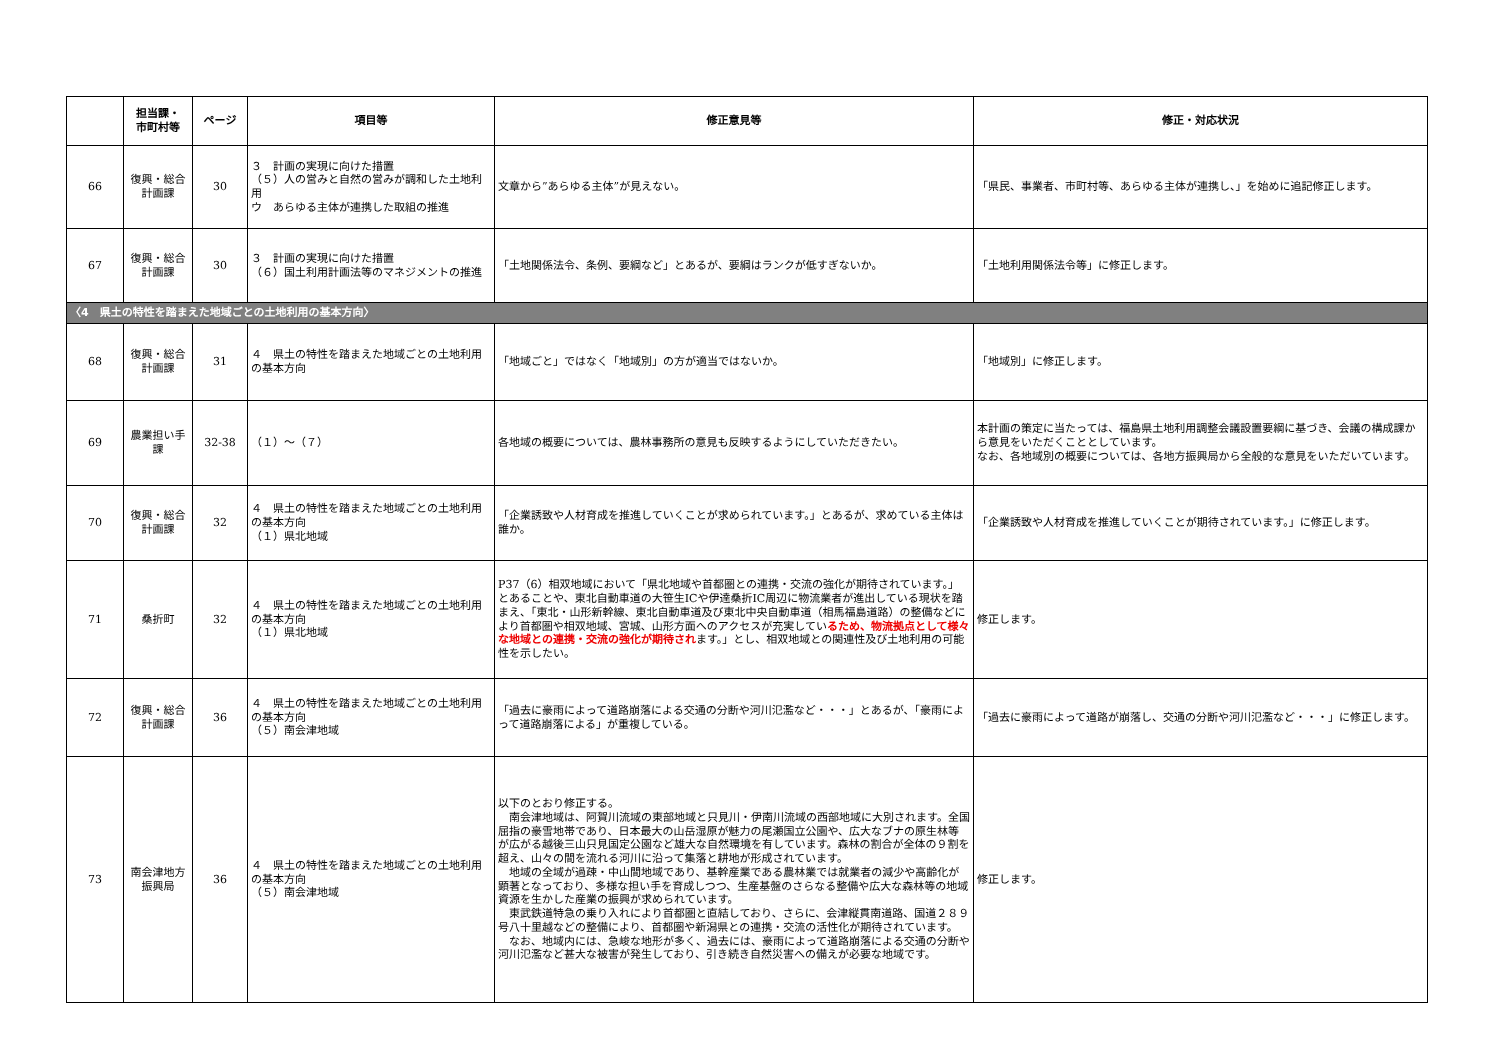| | 担当課・ 市町村等 | ページ | 項目等 | 修正意見等 | 修正・対応状況 |
| --- | --- | --- | --- | --- | --- |
| 66 | 復興・総合計画課 | 30 | ３ 計画の実現に向けた措置 （５）人の営みと自然の営みが調和した土地利用 ウ あらゆる主体が連携した取組の推進 | 文章から”あらゆる主体”が見えない。 | 「県民、事業者、市町村等、あらゆる主体が連携し、」を始めに追記修正します。 |
| 67 | 復興・総合計画課 | 30 | ３ 計画の実現に向けた措置 （６）国土利用計画法等のマネジメントの推進 | 「土地関係法令、条例、要綱など」とあるが、要綱はランクが低すぎないか。 | 「土地利用関係法令等」に修正します。 |
| 〈4 県土の特性を踏まえた地域ごとの土地利用の基本方向〉 | | | | | |
| 68 | 復興・総合計画課 | 31 | ４ 県土の特性を踏まえた地域ごとの土地利用の基本方向 | 「地域ごと」ではなく「地域別」の方が適当ではないか。 | 「地域別」に修正します。 |
| 69 | 農業担い手課 | 32-38 | （１）～（７） | 各地域の概要については、農林事務所の意見も反映するようにしていただきたい。 | 本計画の策定に当たっては、福島県土地利用調整会議設置要綱に基づき、会議の構成課から意見をいただくこととしています。 なお、各地域別の概要については、各地方振興局から全般的な意見をいただいています。 |
| 70 | 復興・総合計画課 | 32 | ４ 県土の特性を踏まえた地域ごとの土地利用の基本方向 （１）県北地域 | 「企業誘致や人材育成を推進していくことが求められています。」とあるが、求めている主体は誰か。 | 「企業誘致や人材育成を推進していくことが期待されています。」に修正します。 |
| 71 | 桑折町 | 32 | ４ 県土の特性を踏まえた地域ごとの土地利用の基本方向 （１）県北地域 | P37（6）相双地域において「県北地域や首都圏との連携・交流の強化が期待されています。」とあることや、東北自動車道の大笹生ICや伊達桑折IC周辺に物流業者が進出している現状を踏まえ、「東北・山形新幹線、東北自動車道及び東北中央自動車道（相馬福島道路）の整備などにより首都圏や相双地域、宮城、山形方面へのアクセスが充実してい るため、物流拠点として様々な地域との連携・交流の強化が期待され ます。」とし、相双地域との関連性及び土地利用の可能性を示したい。 | 修正します。 |
| 72 | 復興・総合計画課 | 36 | ４ 県土の特性を踏まえた地域ごとの土地利用の基本方向 （５）南会津地域 | 「過去に豪雨によって道路崩落による交通の分断や河川氾濫など・・・」とあるが、「豪雨によって道路崩落による」が重複している。 | 「過去に豪雨によって道路が崩落し、交通の分断や河川氾濫など・・・」に修正します。 |
| 73 | 南会津地方振興局 | 36 | ４ 県土の特性を踏まえた地域ごとの土地利用の基本方向 （５）南会津地域 | 以下のとおり修正する。 南会津地域は、阿賀川流域の東部地域と只見川・伊南川流域の西部地域に大別されます。全国屈指の豪雪地帯であり、日本最大の山岳湿原が魅力の尾瀬国立公園や、広大なブナの原生林等が広がる越後三山只見国定公園など雄大な自然環境を有しています。森林の割合が全体の９割を超え、山々の間を流れる河川に沿って集落と耕地が形成されています。 地域の全域が過疎・中山間地域であり、基幹産業である農林業では就業者の減少や高齢化が顕著となっており、多様な担い手を育成しつつ、生産基盤のさらなる整備や広大な森林等の地域資源を生かした産業の振興が求められています。 東武鉄道特急の乗り入れにより首都圏と直結しており、さらに、会津縦貫南道路、国道２８９号八十里越などの整備により、首都圏や新潟県との連携・交流の活性化が期待されています。 なお、地域内には、急峻な地形が多く、過去には、豪雨によって道路崩落による交通の分断や河川氾濫など甚大な被害が発生しており、引き続き自然災害への備えが必要な地域です。 | 修正します。 |